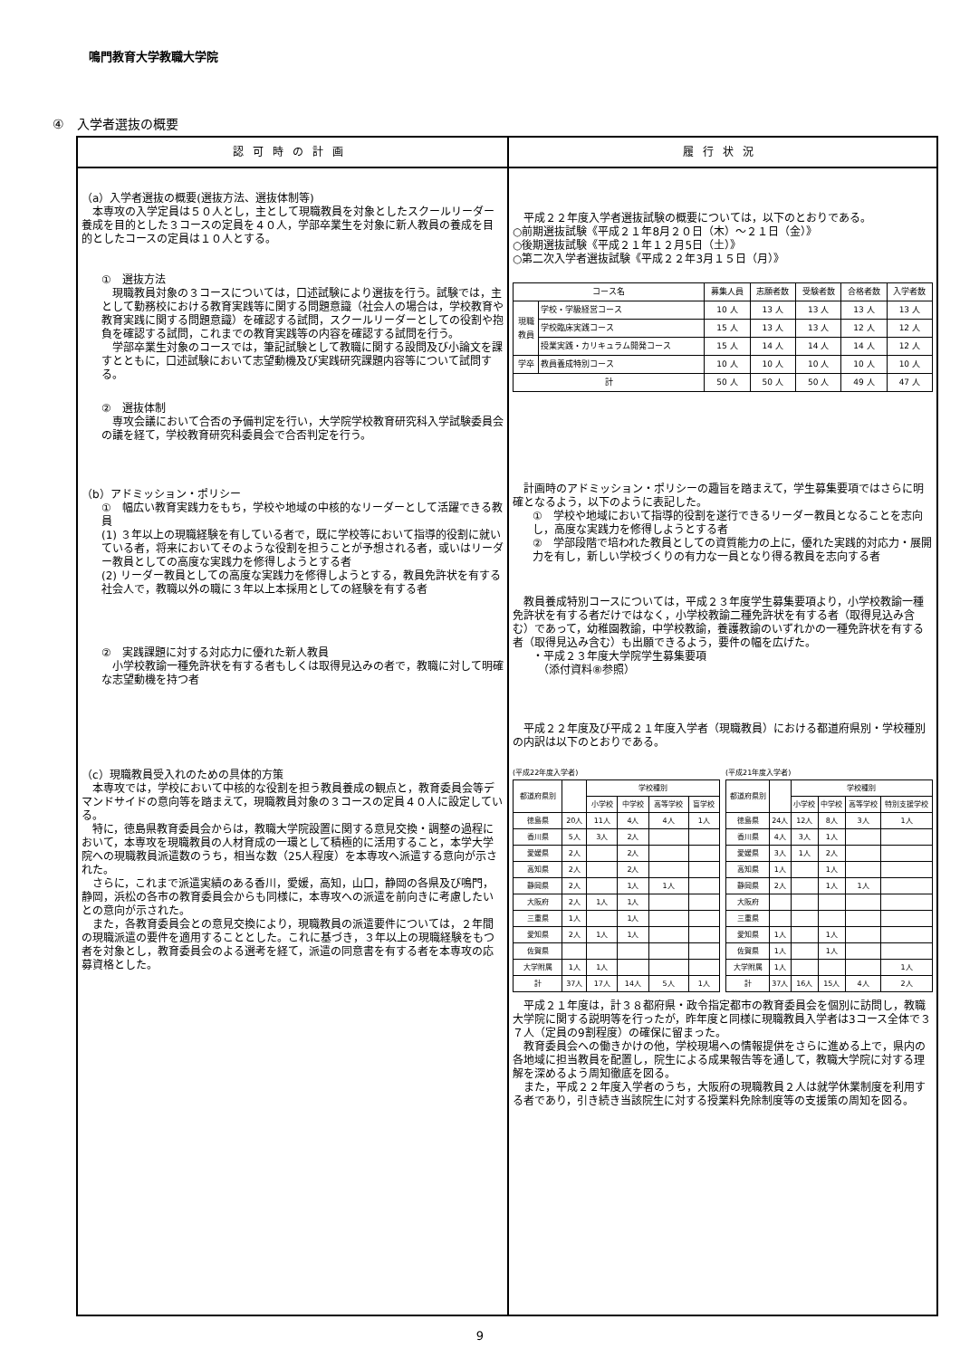鳴門教育大学教職大学院
④　入学者選抜の概要
認可時の計画
（a）入学者選抜の概要(選抜方法、選抜体制等)
　本専攻の入学定員は５０人とし，主として現職教員を対象としたスクールリーダー養成を目的とした３コースの定員を４０人，学部卒業生を対象に新人教員の養成を目的としたコースの定員は１０人とする。
①　選抜方法
　現職教員対象の３コースについては，口述試験により選抜を行う。試験では，主として勤務校における教育実践等に関する問題意識（社会人の場合は，学校教育や教育実践に関する問題意識）を確認する試問，スクールリーダーとしての役割や抱負を確認する試問，これまでの教育実践等の内容を確認する試問を行う。
　学部卒業生対象のコースでは，筆記試験として教職に関する設問及び小論文を課すとともに，口述試験において志望動機及び実践研究課題内容等について試問する。
②　選抜体制
　専攻会議において合否の予備判定を行い，大学院学校教育研究科入学試験委員会の議を経て，学校教育研究科委員会で合否判定を行う。
（b）アドミッション・ポリシー
①　幅広い教育実践力をもち，学校や地域の中核的なリーダーとして活躍できる教員
(1) ３年以上の現職経験を有している者で，既に学校等において指導的役割に就いている者，将来においてそのような役割を担うことが予想される者，或いはリーダー教員としての高度な実践力を修得しようとする者
(2) リーダー教員としての高度な実践力を修得しようとする，教員免許状を有する社会人で，教職以外の職に３年以上本採用としての経験を有する者
②　実践課題に対する対応力に優れた新人教員
　小学校教諭一種免許状を有する者もしくは取得見込みの者で，教職に対して明確な志望動機を持つ者
（c）現職教員受入れのための具体的方策
　本専攻では，学校において中核的な役割を担う教員養成の観点と，教育委員会等デマンドサイドの意向等を踏まえて，現職教員対象の３コースの定員４０人に設定している。
　特に，徳島県教育委員会からは，教職大学院設置に関する意見交換・調整の過程において，本専攻を現職教員の人材育成の一環として積極的に活用すること，本学大学院への現職教員派遣数のうち，相当な数（25人程度）を本専攻へ派遣する意向が示された。
　さらに，これまで派遣実績のある香川，愛媛，高知，山口，静岡の各県及び鳴門，静岡，浜松の各市の教育委員会からも同様に，本専攻への派遣を前向きに考慮したいとの意向が示された。
　また，各教育委員会との意見交換により，現職教員の派遣要件については，２年間の現職派遣の要件を適用することとした。これに基づき，３年以上の現職経験をもつ者を対象とし，教育委員会のよる選考を経て，派遣の同意書を有する者を本専攻の応募資格とした。
履行状況
　平成２２年度入学者選抜試験の概要については，以下のとおりである。
○前期選抜試験《平成２１年8月２０日（木）～２１日（金）》
○後期選抜試験《平成２１年１２月5日（土）》
○第二次入学者選抜試験《平成２２年3月１５日（月）》
| コース名 | | 募集人員 | 志願者数 | 受験者数 | 合格者数 | 入学者数 |
| --- | --- | --- | --- | --- | --- | --- |
| 現職 教員 | 学校・学級経営コース | 10 人 | 13 人 | 13 人 | 13 人 | 13 人 |
| | 学校臨床実践コース | 15 人 | 13 人 | 13 人 | 12 人 | 12 人 |
| | 授業実践・カリキュラム開発コース | 15 人 | 14 人 | 14 人 | 14 人 | 12 人 |
| 学卒 | 教員養成特別コース | 10 人 | 10 人 | 10 人 | 10 人 | 10 人 |
| 計 | | 50 人 | 50 人 | 50 人 | 49 人 | 47 人 |
　計画時のアドミッション・ポリシーの趣旨を踏まえて，学生募集要項ではさらに明確となるよう，以下のように表記した。
①　学校や地域において指導的役割を遂行できるリーダー教員となることを志向し，高度な実践力を修得しようとする者
②　学部段階で培われた教員としての資質能力の上に，優れた実践的対応力・展開力を有し，新しい学校づくりの有力な一員となり得る教員を志向する者
　教員養成特別コースについては，平成２３年度学生募集要項より，小学校教諭一種免許状を有する者だけではなく，小学校教諭二種免許状を有する者（取得見込み含む）であって，幼稚園教諭，中学校教諭，養護教諭のいずれかの一種免許状を有する者（取得見込み含む）も出願できるよう，要件の幅を広げた。
・平成２３年度大学院学生募集要項
　（添付資料⑧参照）
　平成２２年度及び平成２１年度入学者（現職教員）における都道府県別・学校種別の内訳は以下のとおりである。
(平成22年度入学者)
| 都道府県別 | | 学校種別 | | | |
| --- | --- | --- | --- | --- | --- |
| | | 小学校 | 中学校 | 高等学校 | 盲学校 |
| 徳島県 | 20人 | 11人 | 4人 | 4人 | 1人 |
| 香川県 | 5人 | 3人 | 2人 | | |
| 愛媛県 | 2人 | | 2人 | | |
| 高知県 | 2人 | | 2人 | | |
| 静岡県 | 2人 | | 1人 | 1人 | |
| 大阪府 | 2人 | 1人 | 1人 | | |
| 三重県 | 1人 | | 1人 | | |
| 愛知県 | 2人 | 1人 | 1人 | | |
| 佐賀県 | | | | | |
| 大学附属 | 1人 | 1人 | | | |
| 計 | 37人 | 17人 | 14人 | 5人 | 1人 |
(平成21年度入学者)
| 都道府県別 | | 学校種別 | | | |
| --- | --- | --- | --- | --- | --- |
| | | 小学校 | 中学校 | 高等学校 | 特別支援学校 |
| 徳島県 | 24人 | 12人 | 8人 | 3人 | 1人 |
| 香川県 | 4人 | 3人 | 1人 | | |
| 愛媛県 | 3人 | 1人 | 2人 | | |
| 高知県 | 1人 | | 1人 | | |
| 静岡県 | 2人 | | 1人 | 1人 | |
| 大阪府 | | | | | |
| 三重県 | | | | | |
| 愛知県 | 1人 | | 1人 | | |
| 佐賀県 | 1人 | | 1人 | | |
| 大学附属 | 1人 | | | | 1人 |
| 計 | 37人 | 16人 | 15人 | 4人 | 2人 |
　平成２１年度は，計３８都府県・政令指定都市の教育委員会を個別に訪問し，教職大学院に関する説明等を行ったが，昨年度と同様に現職教員入学者は3コース全体で３７人（定員の9割程度）の確保に留まった。
　教育委員会への働きかけの他，学校現場への情報提供をさらに進める上で，県内の各地域に担当教員を配置し，院生による成果報告等を通して，教職大学院に対する理解を深めるよう周知徹底を図る。
　また，平成２２年度入学者のうち，大阪府の現職教員２人は就学休業制度を利用する者であり，引き続き当該院生に対する授業料免除制度等の支援策の周知を図る。
9